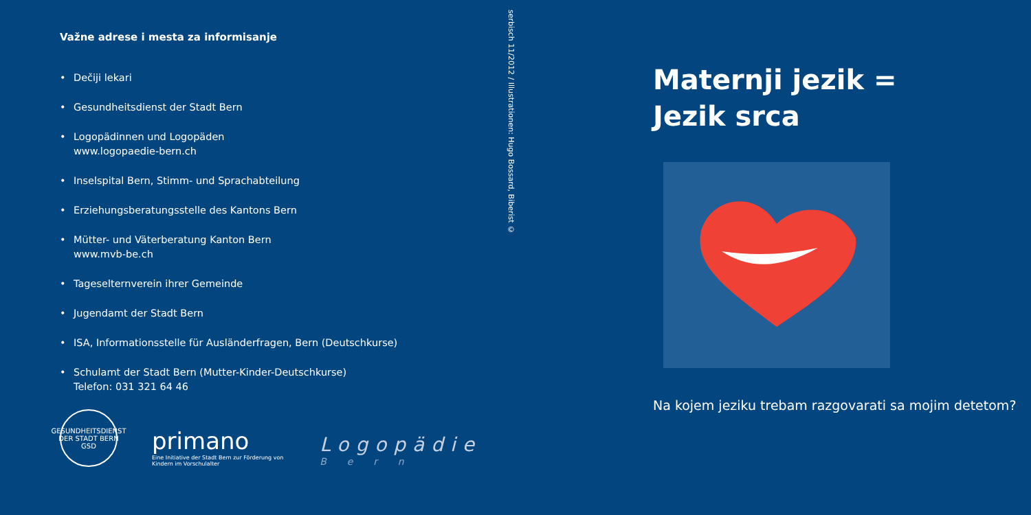Važne adrese i mesta za informisanje
• Dečiji lekari
• Gesundheitsdienst der Stadt Bern
• Logopädinnen und Logopäden
www.logopaedie-bern.ch
• Inselspital Bern, Stimm- und Sprachabteilung
• Erziehungsberatungsstelle des Kantons Bern
• Mütter- und Väterberatung Kanton Bern
www.mvb-be.ch
• Tageselternverein ihrer Gemeinde
• Jugendamt der Stadt Bern
• ISA, Informationsstelle für Ausländerfragen, Bern (Deutschkurse)
• Schulamt der Stadt Bern (Mutter-Kinder-Deutschkurse)
Telefon: 031 321 64 46
GESUNDHEITSDIENST DER STADT BERN GSD
primano
Eine Initiative der Stadt Bern zur Förderung von Kindern im Vorschulalter
Logopädie
Bern
serbisch 11/2012 / Illustrationen: Hugo Bossard, Biberist ©
Maternji jezik =
Jezik srca
Na kojem jeziku trebam razgovarati sa mojim detetom?